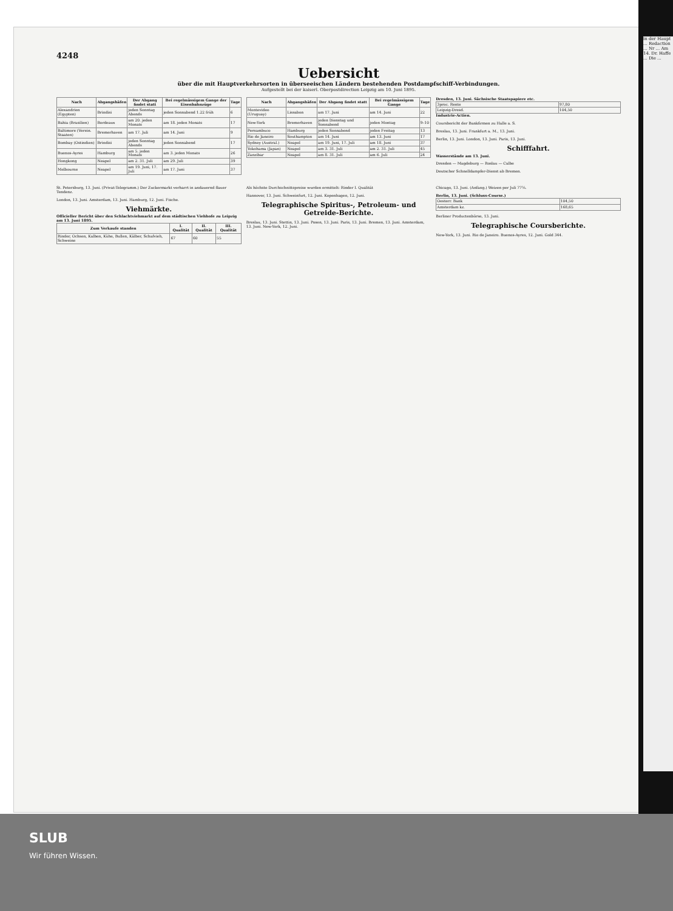4248
Uebersicht
über die mit Hauptverkehrsorten in überseeischen Ländern bestehenden Postdampfschiff-Verbindungen.
Aufgestellt bei der kaiserl. Oberpostdirection Leipzig am 10. Juni 1895.
| Nach | Abgangshäfen | Der Abgang findet statt | Bei regelmässigem Gange der Eisenbahnzüge | Tage |
| --- | --- | --- | --- | --- |
| Alexandrien (Egypten) | Brindisi | jeden Sonntag Abends | jeden Sonnabend 1.22 früh | 6 |
| Bahia (Brasilien) | Bordeaux | am 20. jeden Monats | am 18. jeden Monats | 17 |
| Baltimore (Verein. Staaten) | Bremerhaven | am 17. Juli | am 14. Juni | 9 |
| Bombay (Ostindien) | Brindisi | jeden Sonntag Abends | jeden Sonnabend | 17 |
| Buenos-Ayres | Hamburg | am 5. jeden Monats | am 3. jeden Monats | 26 |
| Hongkong | Neapel | am 2. 31. Juli | am 29. Juli | 39 |
| Melbourne | Neapel | am 19. Juni, 17. Juli | am 17. Juni | 37 |
| Nach | Abgangshäfen | Der Abgang findet statt | Bei regelmässigem Gange | Tage |
| --- | --- | --- | --- | --- |
| Montevideo (Uruguay) | Lissabon | am 17. Juni | am 14. Juni | 22 |
| New-York | Bremerhaven | jeden Dienstag und Sonnabend | jeden Montag | 9–10 |
| Pernambuco | Hamburg | jeden Sonnabend | jeden Freitag | 13 |
| Rio de Janeiro | Southampton | am 14. Juni | am 13. Juni | 17 |
| Sydney (Austral.) | Neapel | am 19. Juni, 17. Juli | am 18. Juni | 37 |
| Yokohama (Japan) | Neapel | am 3. 31. Juli | am 2. 31. Juli | 45 |
| Zanzibar | Neapel | am 8. 31. Juli | am 6. Juli | 24 |
Dresden, 13. Juni. Sächsische Staatspapiere etc.
| 3proc. Rente | 97,80 |
| Leipzig-Dresd. | 104,50 |
Industrie-Actien.
Coursbericht der Bankfirmen zu Halle a. S.
Breslau, 13. Juni. Frankfurt a. M., 13. Juni.
Berlin, 13. Juni. London, 13. Juni. Paris, 13. Juni.
Schifffahrt.
Wasserstände am 13. Juni.
Dresden — Magdeburg — Roslau — Calbe
Deutscher Schnelldampfer-Dienst ab Bremen.
St. Petersburg, 13. Juni. (Privat-Telegramm.) Der Zuckermarkt verharrt in andauernd flauer Tendenz.
London, 13. Juni. Amsterdam, 13. Juni. Hamburg, 12. Juni. Fische.
Viehmärkte.
Officieller Bericht über den Schlachtviehmarkt auf dem städtischen Viehhofe zu Leipzig am 13. Juni 1895.
| Zum Verkaufe standen | I. Qualität | II. Qualität | III. Qualität |
| --- | --- | --- | --- |
| Rinder, Ochsen, Kalben, Kühe, Bullen, Kälber, Schafvieh, Schweine | 67 | 60 | 55 |
Als höchste Durchschnittspreise wurden ermittelt: Rinder I. Qualität
Hannover, 13. Juni. Schweinfurt, 12. Juni. Kopenhagen, 12. Juni.
Telegraphische Spiritus-, Petroleum- und Getreide-Berichte.
Breslau, 13. Juni. Stettin, 13. Juni. Posen, 13. Juni. Paris, 13. Juni. Bremen, 13. Juni. Amsterdam, 13. Juni. New-York, 12. Juni.
Chicago, 13. Juni. (Anfang.) Weizen per Juli 77⅝.
Berlin, 13. Juni. (Schluss-Course.)
| Oesterr. Bank | 104,50 |
| Amsterdam kz. | 168,65 |
Berliner Productenbörse, 13. Juni.
Telegraphische Coursberichte.
New-York, 13. Juni. Rio de Janeiro. Buenos-Ayres, 12. Juni. Gold 344.
in der Haupt ... Redaction ... Nr ... Am 14. Dr. Haffe ... Die ...
SLUB
Wir führen Wissen.